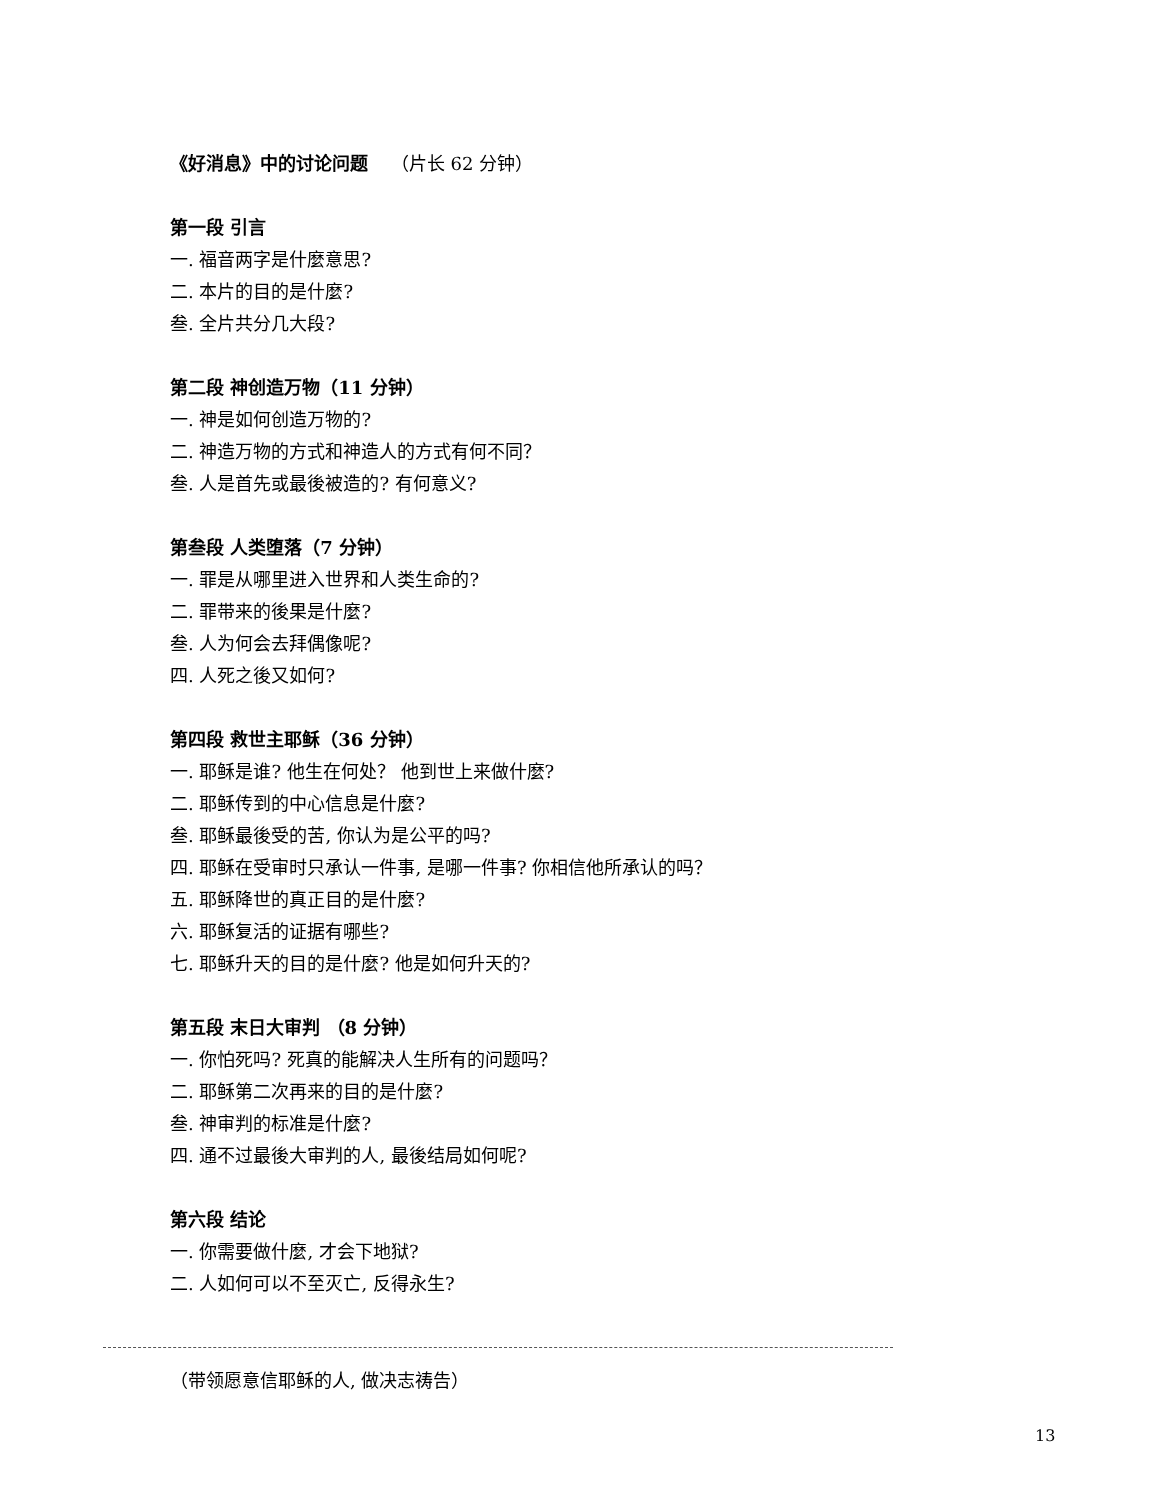《好消息》中的讨论问题 （片长 62 分钟）
第一段 引言
一. 福音两字是什麼意思?
二. 本片的目的是什麼?
叁. 全片共分几大段?
第二段 神创造万物（11 分钟）
一. 神是如何创造万物的?
二. 神造万物的方式和神造人的方式有何不同？
叁. 人是首先或最後被造的? 有何意义?
第叁段 人类堕落（7 分钟）
一. 罪是从哪里进入世界和人类生命的?
二. 罪带来的後果是什麼?
叁. 人为何会去拜偶像呢?
四. 人死之後又如何?
第四段 救世主耶稣（36 分钟）
一. 耶稣是谁? 他生在何处？ 他到世上来做什麼?
二. 耶稣传到的中心信息是什麼?
叁. 耶稣最後受的苦, 你认为是公平的吗?
四. 耶稣在受审时只承认一件事, 是哪一件事? 你相信他所承认的吗？
五. 耶稣降世的真正目的是什麼?
六. 耶稣复活的证据有哪些?
七. 耶稣升天的目的是什麼? 他是如何升天的?
第五段 末日大审判 （8 分钟）
一. 你怕死吗? 死真的能解决人生所有的问题吗？
二. 耶稣第二次再来的目的是什麼?
叁. 神审判的标准是什麼?
四. 通不过最後大审判的人, 最後结局如何呢?
第六段 结论
一. 你需要做什麼, 才会下地狱?
二. 人如何可以不至灭亡, 反得永生?
（带领愿意信耶稣的人, 做决志祷告）
13